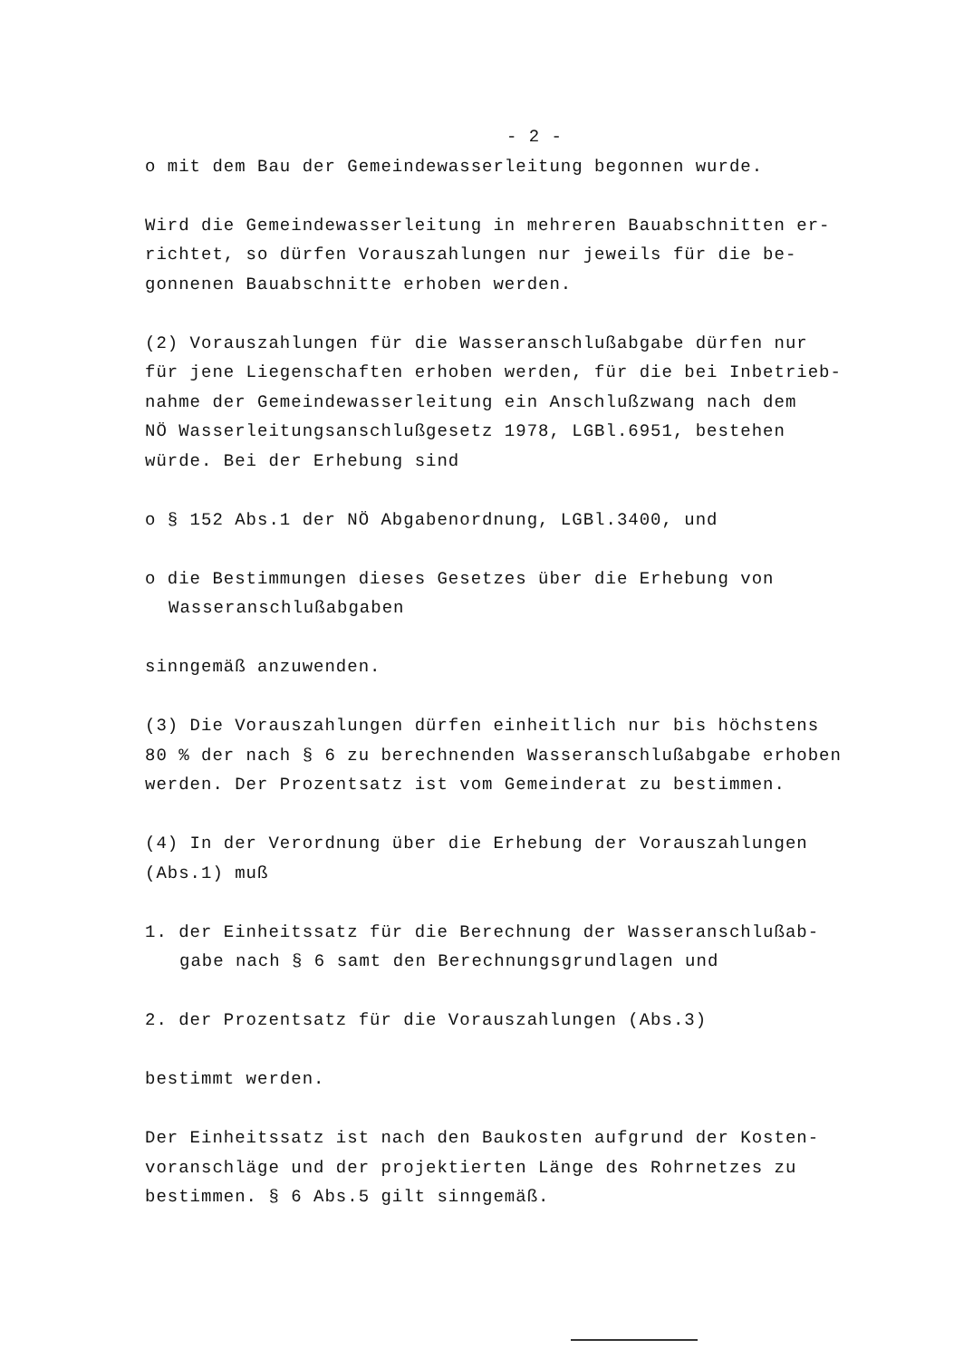- 2 -
o mit dem Bau der Gemeindewasserleitung begonnen wurde.
Wird die Gemeindewasserleitung in mehreren Bauabschnitten er-
richtet, so dürfen Vorauszahlungen nur jeweils für die be-
gonnenen Bauabschnitte erhoben werden.
(2) Vorauszahlungen für die Wasseranschlußabgabe dürfen nur
für jene Liegenschaften erhoben werden, für die bei Inbetrieb-
nahme der Gemeindewasserleitung ein Anschlußzwang nach dem
NÖ Wasserleitungsanschlußgesetz 1978, LGBl.6951, bestehen
würde. Bei der Erhebung sind
o § 152 Abs.1 der NÖ Abgabenordnung, LGBl.3400, und
o die Bestimmungen dieses Gesetzes über die Erhebung von
Wasseranschlußabgaben
sinngemäß anzuwenden.
(3) Die Vorauszahlungen dürfen einheitlich nur bis höchstens
80 % der nach § 6 zu berechnenden Wasseranschlußabgabe erhoben
werden. Der Prozentsatz ist vom Gemeinderat zu bestimmen.
(4) In der Verordnung über die Erhebung der Vorauszahlungen
(Abs.1) muß
1. der Einheitssatz für die Berechnung der Wasseranschlußab-
gabe nach § 6 samt den Berechnungsgrundlagen und
2. der Prozentsatz für die Vorauszahlungen (Abs.3)
bestimmt werden.
Der Einheitssatz ist nach den Baukosten aufgrund der Kosten-
voranschläge und der projektierten Länge des Rohrnetzes zu
bestimmen. § 6 Abs.5 gilt sinngemäß.